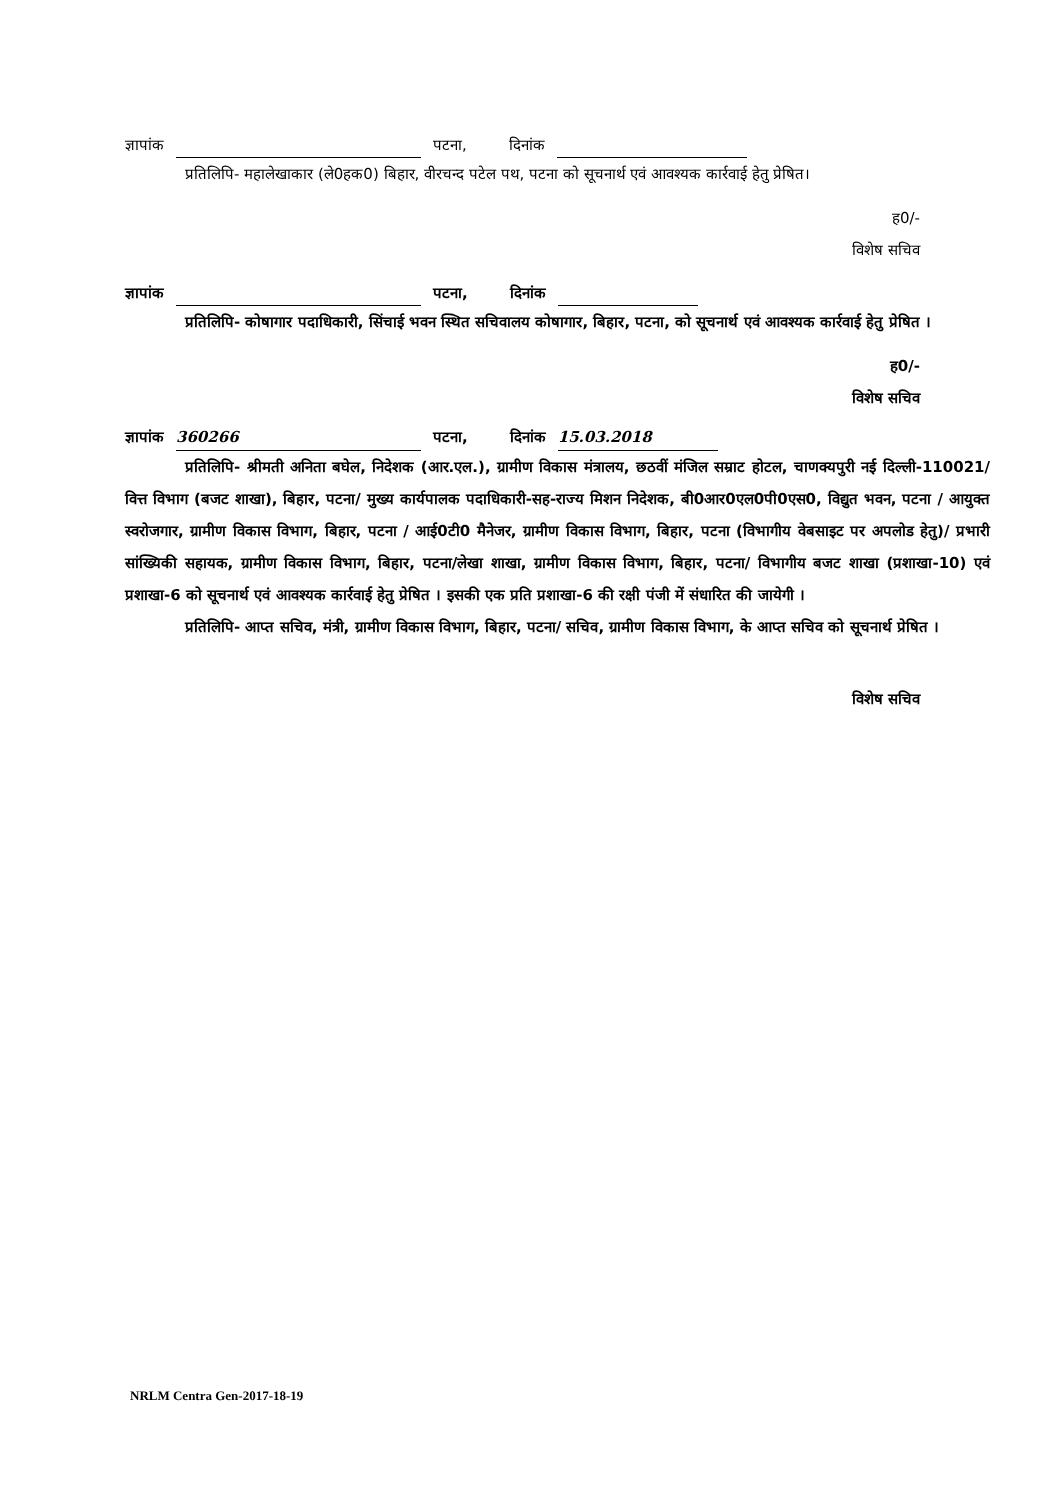ज्ञापांक पटना, दिनांक
प्रतिलिपि- महालेखाकार (ले0हक0) बिहार, वीरचन्द पटेल पथ, पटना को सूचनार्थ एवं आवश्यक कार्रवाई हेतु प्रेषित।
ह0/-
विशेष सचिव
ज्ञापांक पटना, दिनांक
प्रतिलिपि- कोषागार पदाधिकारी, सिंचाई भवन स्थित सचिवालय कोषागार, बिहार, पटना, को सूचनार्थ एवं आवश्यक कार्रवाई हेतु प्रेषित ।
ह0/-
विशेष सचिव
ज्ञापांक 360266 पटना, दिनांक 15.03.2018
प्रतिलिपि- श्रीमती अनिता बघेल, निदेशक (आर.एल.), ग्रामीण विकास मंत्रालय, छठवीं मंजिल सम्राट होटल, चाणक्यपुरी नई दिल्ली-110021/वित्त विभाग (बजट शाखा), बिहार, पटना/ मुख्य कार्यपालक पदाधिकारी-सह-राज्य मिशन निदेशक, बी0आर0एल0पी0एस0, विद्युत भवन, पटना / आयुक्त स्वरोजगार, ग्रामीण विकास विभाग, बिहार, पटना / आई0टी0 मैनेजर, ग्रामीण विकास विभाग, बिहार, पटना (विभागीय वेबसाइट पर अपलोड हेतु)/ प्रभारी सांख्यिकी सहायक, ग्रामीण विकास विभाग, बिहार, पटना/लेखा शाखा, ग्रामीण विकास विभाग, बिहार, पटना/ विभागीय बजट शाखा (प्रशाखा-10) एवं प्रशाखा-6 को सूचनार्थ एवं आवश्यक कार्रवाई हेतु प्रेषित । इसकी एक प्रति प्रशाखा-6 की रक्षी पंजी में संधारित की जायेगी ।
प्रतिलिपि- आप्त सचिव, मंत्री, ग्रामीण विकास विभाग, बिहार, पटना/ सचिव, ग्रामीण विकास विभाग, के आप्त सचिव को सूचनार्थ प्रेषित ।
विशेष सचिव
NRLM Centra Gen-2017-18-19